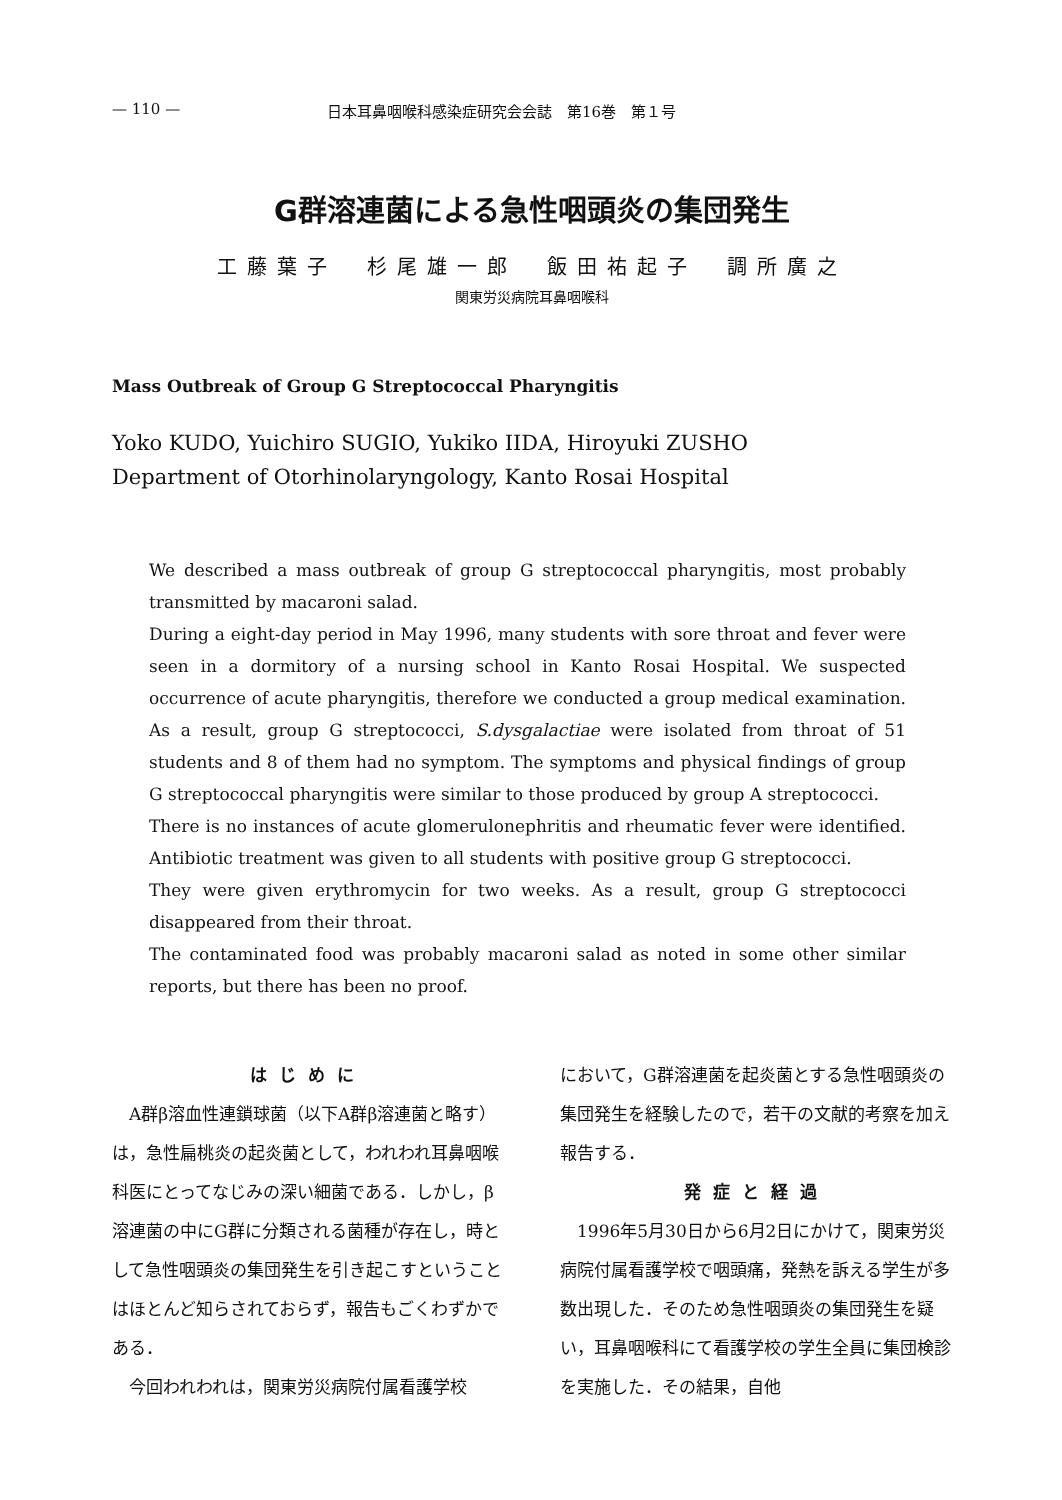— 110 — 日本耳鼻咽喉科感染症研究会会誌　第16巻　第１号
G群溶連菌による急性咽頭炎の集団発生
工藤葉子　杉尾雄一郎　飯田祐起子　調所廣之
関東労災病院耳鼻咽喉科
Mass Outbreak of Group G Streptococcal Pharyngitis
Yoko KUDO, Yuichiro SUGIO, Yukiko IIDA, Hiroyuki ZUSHO
Department of Otorhinolaryngology, Kanto Rosai Hospital
We described a mass outbreak of group G streptococcal pharyngitis, most probably transmitted by macaroni salad.
During a eight-day period in May 1996, many students with sore throat and fever were seen in a dormitory of a nursing school in Kanto Rosai Hospital. We suspected occurrence of acute pharyngitis, therefore we conducted a group medical examination. As a result, group G streptococci, S.dysgalactiae were isolated from throat of 51 students and 8 of them had no symptom. The symptoms and physical findings of group G streptococcal pharyngitis were similar to those produced by group A streptococci.
There is no instances of acute glomerulonephritis and rheumatic fever were identified. Antibiotic treatment was given to all students with positive group G streptococci.
They were given erythromycin for two weeks. As a result, group G streptococci disappeared from their throat.
The contaminated food was probably macaroni salad as noted in some other similar reports, but there has been no proof.
はじめに
　A群β溶血性連鎖球菌（以下A群β溶連菌と略す）は，急性扁桃炎の起炎菌として，われわれ耳鼻咽喉科医にとってなじみの深い細菌である．しかし，β溶連菌の中にG群に分類される菌種が存在し，時として急性咽頭炎の集団発生を引き起こすということはほとんど知らされておらず，報告もごくわずかである．
　今回われわれは，関東労災病院付属看護学校
において，G群溶連菌を起炎菌とする急性咽頭炎の集団発生を経験したので，若干の文献的考察を加え報告する．
発症と経過
　1996年5月30日から6月2日にかけて，関東労災病院付属看護学校で咽頭痛，発熱を訴える学生が多数出現した．そのため急性咽頭炎の集団発生を疑い，耳鼻咽喉科にて看護学校の学生全員に集団検診を実施した．その結果，自他